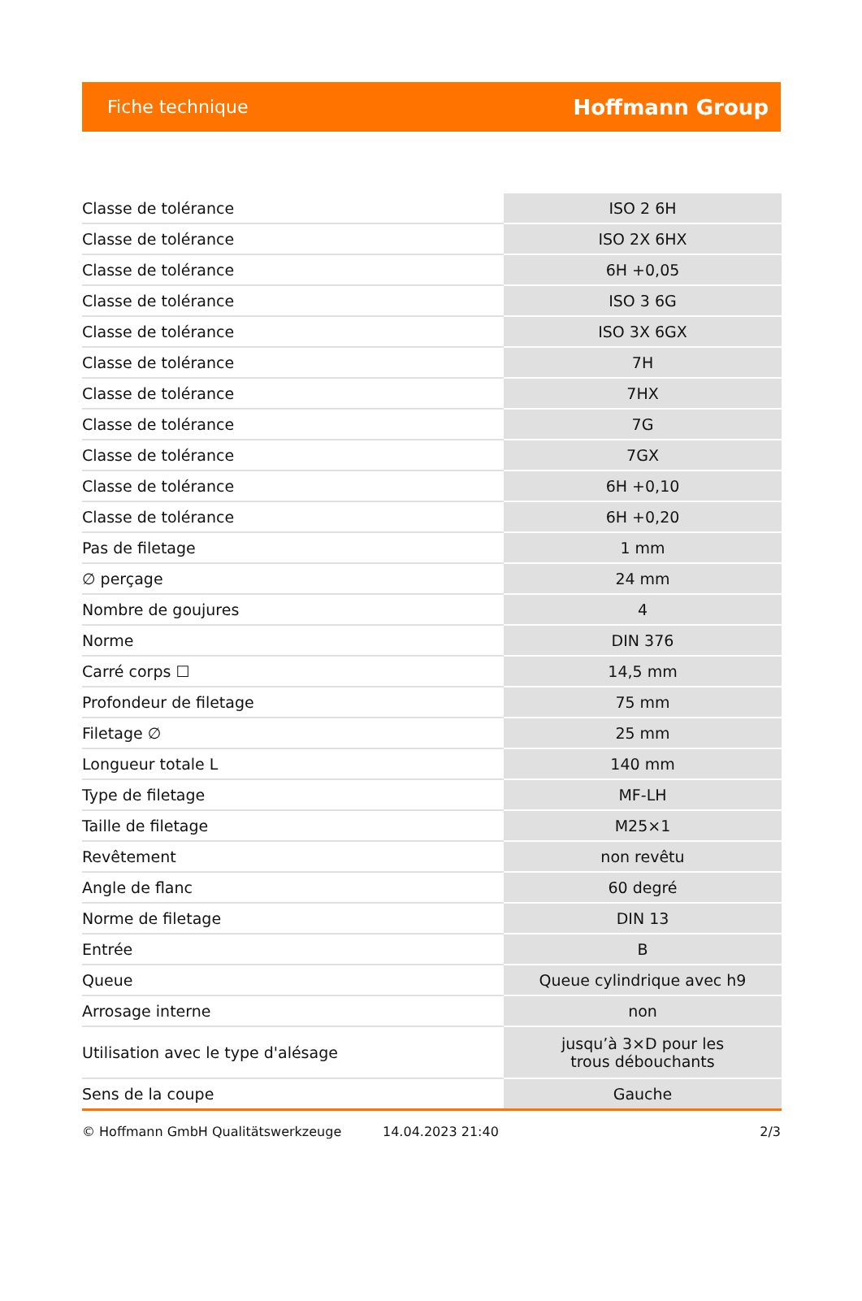Fiche technique Hoffmann Group
| Classe de tolérance | ISO 2 6H |
| Classe de tolérance | ISO 2X 6HX |
| Classe de tolérance | 6H +0,05 |
| Classe de tolérance | ISO 3 6G |
| Classe de tolérance | ISO 3X 6GX |
| Classe de tolérance | 7H |
| Classe de tolérance | 7HX |
| Classe de tolérance | 7G |
| Classe de tolérance | 7GX |
| Classe de tolérance | 6H +0,10 |
| Classe de tolérance | 6H +0,20 |
| Pas de filetage | 1 mm |
| ∅ perçage | 24 mm |
| Nombre de goujures | 4 |
| Norme | DIN 376 |
| Carré corps ☐ | 14,5 mm |
| Profondeur de filetage | 75 mm |
| Filetage ∅ | 25 mm |
| Longueur totale L | 140 mm |
| Type de filetage | MF-LH |
| Taille de filetage | M25×1 |
| Revêtement | non revêtu |
| Angle de flanc | 60 degré |
| Norme de filetage | DIN 13 |
| Entrée | B |
| Queue | Queue cylindrique avec h9 |
| Arrosage interne | non |
| Utilisation avec le type d'alésage | jusqu’à 3×D pour les trous débouchants |
| Sens de la coupe | Gauche |
© Hoffmann GmbH Qualitätswerkzeuge 14.04.2023 21:40 2/3